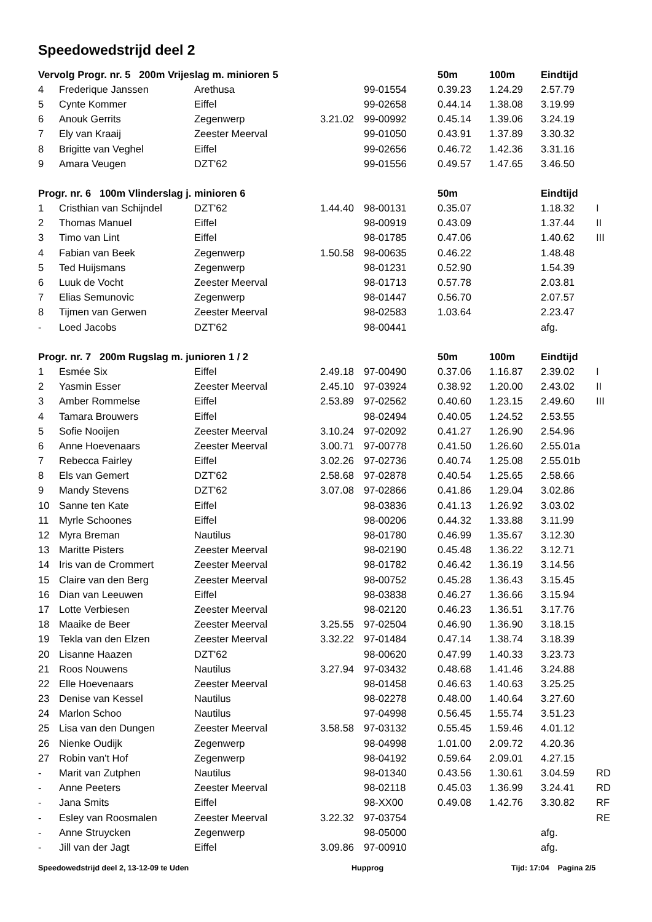Speedowedstrijd deel 2
| Vervolg Progr. nr. 5 200m Vrijeslag m. minioren 5 | | | | | 50m | 100m | Eindtijd | |
| --- | --- | --- | --- | --- | --- | --- | --- | --- |
| 4 | Frederique Janssen | Arethusa | | 99-01554 | 0.39.23 | 1.24.29 | 2.57.79 | |
| 5 | Cynte Kommer | Eiffel | | 99-02658 | 0.44.14 | 1.38.08 | 3.19.99 | |
| 6 | Anouk Gerrits | Zegenwerp | 3.21.02 | 99-00992 | 0.45.14 | 1.39.06 | 3.24.19 | |
| 7 | Ely van Kraaij | Zeester Meerval | | 99-01050 | 0.43.91 | 1.37.89 | 3.30.32 | |
| 8 | Brigitte van Veghel | Eiffel | | 99-02656 | 0.46.72 | 1.42.36 | 3.31.16 | |
| 9 | Amara Veugen | DZT'62 | | 99-01556 | 0.49.57 | 1.47.65 | 3.46.50 | |
| Progr. nr. 6 100m Vlinderslag j. minioren 6 | | | | | 50m | | Eindtijd | |
| 1 | Cristhian van Schijndel | DZT'62 | 1.44.40 | 98-00131 | 0.35.07 | | 1.18.32 | I |
| 2 | Thomas Manuel | Eiffel | | 98-00919 | 0.43.09 | | 1.37.44 | II |
| 3 | Timo van Lint | Eiffel | | 98-01785 | 0.47.06 | | 1.40.62 | III |
| 4 | Fabian van Beek | Zegenwerp | 1.50.58 | 98-00635 | 0.46.22 | | 1.48.48 | |
| 5 | Ted Huijsmans | Zegenwerp | | 98-01231 | 0.52.90 | | 1.54.39 | |
| 6 | Luuk de Vocht | Zeester Meerval | | 98-01713 | 0.57.78 | | 2.03.81 | |
| 7 | Elias Semunovic | Zegenwerp | | 98-01447 | 0.56.70 | | 2.07.57 | |
| 8 | Tijmen van Gerwen | Zeester Meerval | | 98-02583 | 1.03.64 | | 2.23.47 | |
| - | Loed Jacobs | DZT'62 | | 98-00441 | | | afg. | |
| Progr. nr. 7 200m Rugslag m. junioren 1 / 2 | | | | | 50m | 100m | Eindtijd | |
| 1 | Esmée Six | Eiffel | 2.49.18 | 97-00490 | 0.37.06 | 1.16.87 | 2.39.02 | I |
| 2 | Yasmin Esser | Zeester Meerval | 2.45.10 | 97-03924 | 0.38.92 | 1.20.00 | 2.43.02 | II |
| 3 | Amber Rommelse | Eiffel | 2.53.89 | 97-02562 | 0.40.60 | 1.23.15 | 2.49.60 | III |
| 4 | Tamara Brouwers | Eiffel | | 98-02494 | 0.40.05 | 1.24.52 | 2.53.55 | |
| 5 | Sofie Nooijen | Zeester Meerval | 3.10.24 | 97-02092 | 0.41.27 | 1.26.90 | 2.54.96 | |
| 6 | Anne Hoevenaars | Zeester Meerval | 3.00.71 | 97-00778 | 0.41.50 | 1.26.60 | 2.55.01a | |
| 7 | Rebecca Fairley | Eiffel | 3.02.26 | 97-02736 | 0.40.74 | 1.25.08 | 2.55.01b | |
| 8 | Els van Gemert | DZT'62 | 2.58.68 | 97-02878 | 0.40.54 | 1.25.65 | 2.58.66 | |
| 9 | Mandy Stevens | DZT'62 | 3.07.08 | 97-02866 | 0.41.86 | 1.29.04 | 3.02.86 | |
| 10 | Sanne ten Kate | Eiffel | | 98-03836 | 0.41.13 | 1.26.92 | 3.03.02 | |
| 11 | Myrle Schoones | Eiffel | | 98-00206 | 0.44.32 | 1.33.88 | 3.11.99 | |
| 12 | Myra Breman | Nautilus | | 98-01780 | 0.46.99 | 1.35.67 | 3.12.30 | |
| 13 | Maritte Pisters | Zeester Meerval | | 98-02190 | 0.45.48 | 1.36.22 | 3.12.71 | |
| 14 | Iris van de Crommert | Zeester Meerval | | 98-01782 | 0.46.42 | 1.36.19 | 3.14.56 | |
| 15 | Claire van den Berg | Zeester Meerval | | 98-00752 | 0.45.28 | 1.36.43 | 3.15.45 | |
| 16 | Dian van Leeuwen | Eiffel | | 98-03838 | 0.46.27 | 1.36.66 | 3.15.94 | |
| 17 | Lotte Verbiesen | Zeester Meerval | | 98-02120 | 0.46.23 | 1.36.51 | 3.17.76 | |
| 18 | Maaike de Beer | Zeester Meerval | 3.25.55 | 97-02504 | 0.46.90 | 1.36.90 | 3.18.15 | |
| 19 | Tekla van den Elzen | Zeester Meerval | 3.32.22 | 97-01484 | 0.47.14 | 1.38.74 | 3.18.39 | |
| 20 | Lisanne Haazen | DZT'62 | | 98-00620 | 0.47.99 | 1.40.33 | 3.23.73 | |
| 21 | Roos Nouwens | Nautilus | 3.27.94 | 97-03432 | 0.48.68 | 1.41.46 | 3.24.88 | |
| 22 | Elle Hoevenaars | Zeester Meerval | | 98-01458 | 0.46.63 | 1.40.63 | 3.25.25 | |
| 23 | Denise van Kessel | Nautilus | | 98-02278 | 0.48.00 | 1.40.64 | 3.27.60 | |
| 24 | Marlon Schoo | Nautilus | | 97-04998 | 0.56.45 | 1.55.74 | 3.51.23 | |
| 25 | Lisa van den Dungen | Zeester Meerval | 3.58.58 | 97-03132 | 0.55.45 | 1.59.46 | 4.01.12 | |
| 26 | Nienke Oudijk | Zegenwerp | | 98-04998 | 1.01.00 | 2.09.72 | 4.20.36 | |
| 27 | Robin van't Hof | Zegenwerp | | 98-04192 | 0.59.64 | 2.09.01 | 4.27.15 | |
| - | Marit van Zutphen | Nautilus | | 98-01340 | 0.43.56 | 1.30.61 | 3.04.59 | RD |
| - | Anne Peeters | Zeester Meerval | | 98-02118 | 0.45.03 | 1.36.99 | 3.24.41 | RD |
| - | Jana Smits | Eiffel | | 98-XX00 | 0.49.08 | 1.42.76 | 3.30.82 | RF |
| - | Esley van Roosmalen | Zeester Meerval | 3.22.32 | 97-03754 | | | | RE |
| - | Anne Struycken | Zegenwerp | | 98-05000 | | | afg. | |
| - | Jill van der Jagt | Eiffel | 3.09.86 | 97-00910 | | | afg. | |
Speedowedstrijd deel 2, 13-12-09 te Uden Hupprog Tijd: 17:04 Pagina 2/5